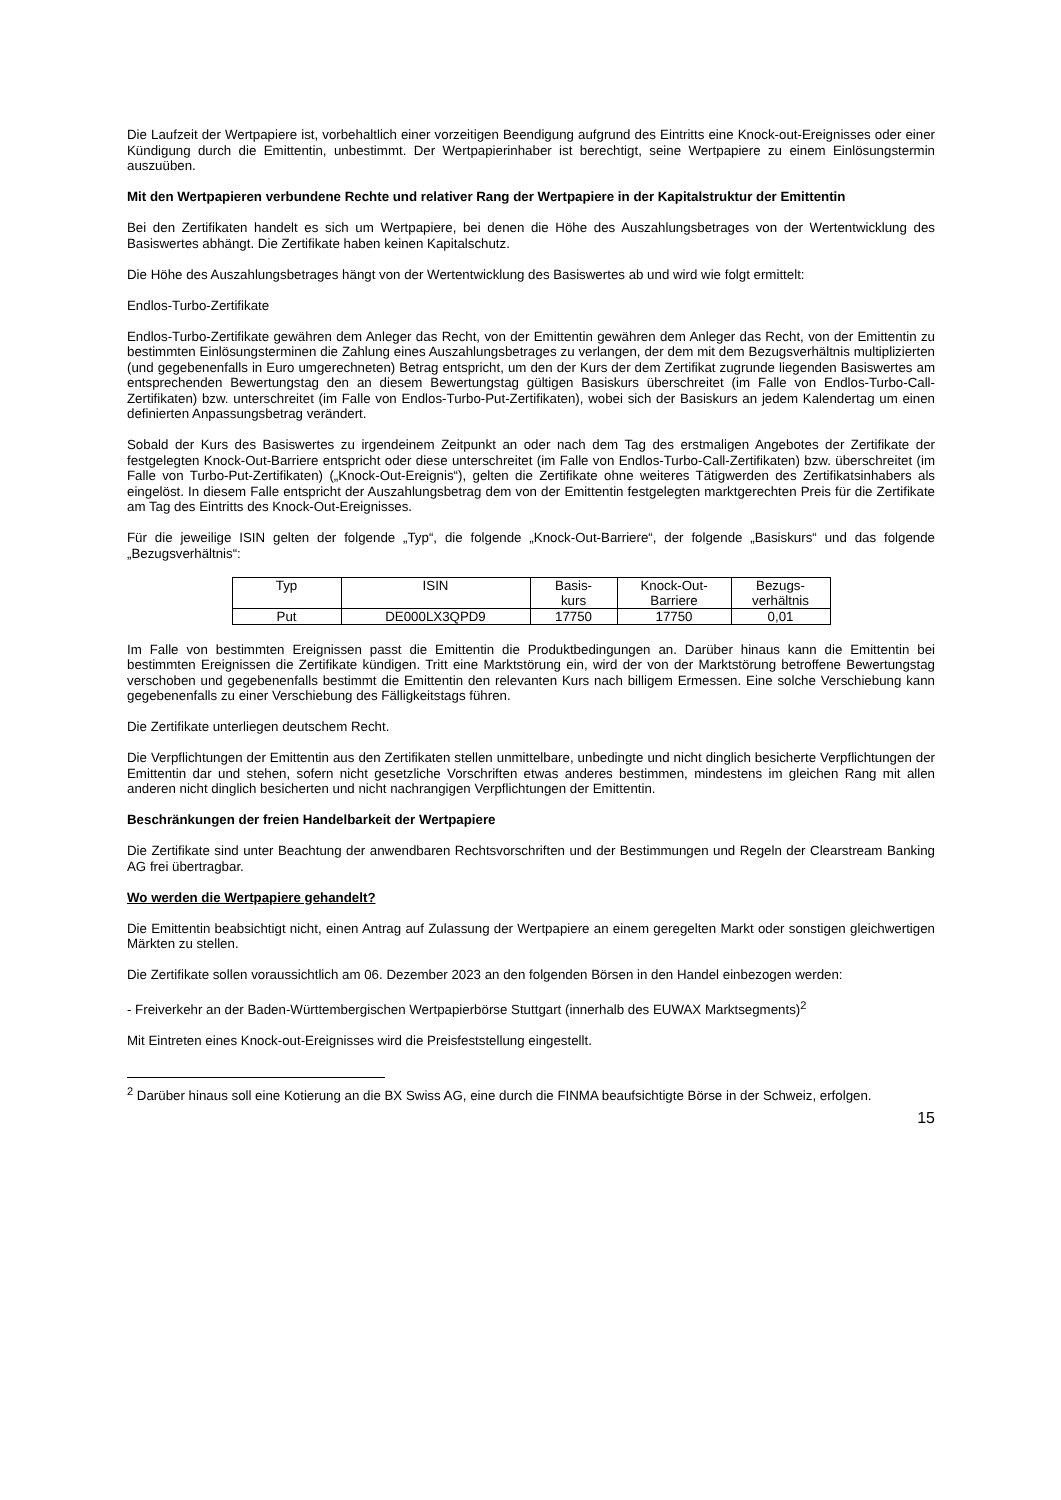Die Laufzeit der Wertpapiere ist, vorbehaltlich einer vorzeitigen Beendigung aufgrund des Eintritts eine Knock-out-Ereignisses oder einer Kündigung durch die Emittentin, unbestimmt. Der Wertpapierinhaber ist berechtigt, seine Wertpapiere zu einem Einlösungstermin auszuüben.
Mit den Wertpapieren verbundene Rechte und relativer Rang der Wertpapiere in der Kapitalstruktur der Emittentin
Bei den Zertifikaten handelt es sich um Wertpapiere, bei denen die Höhe des Auszahlungsbetrages von der Wertentwicklung des Basiswertes abhängt. Die Zertifikate haben keinen Kapitalschutz.
Die Höhe des Auszahlungsbetrages hängt von der Wertentwicklung des Basiswertes ab und wird wie folgt ermittelt:
Endlos-Turbo-Zertifikate
Endlos-Turbo-Zertifikate gewähren dem Anleger das Recht, von der Emittentin gewähren dem Anleger das Recht, von der Emittentin zu bestimmten Einlösungsterminen die Zahlung eines Auszahlungsbetrages zu verlangen, der dem mit dem Bezugsverhältnis multiplizierten (und gegebenenfalls in Euro umgerechneten) Betrag entspricht, um den der Kurs der dem Zertifikat zugrunde liegenden Basiswertes am entsprechenden Bewertungstag den an diesem Bewertungstag gültigen Basiskurs überschreitet (im Falle von Endlos-Turbo-Call-Zertifikaten) bzw. unterschreitet (im Falle von Endlos-Turbo-Put-Zertifikaten), wobei sich der Basiskurs an jedem Kalendertag um einen definierten Anpassungsbetrag verändert.
Sobald der Kurs des Basiswertes zu irgendeinem Zeitpunkt an oder nach dem Tag des erstmaligen Angebotes der Zertifikate der festgelegten Knock-Out-Barriere entspricht oder diese unterschreitet (im Falle von Endlos-Turbo-Call-Zertifikaten) bzw. überschreitet (im Falle von Turbo-Put-Zertifikaten) („Knock-Out-Ereignis“), gelten die Zertifikate ohne weiteres Tätigwerden des Zertifikatsinhabers als eingelöst. In diesem Falle entspricht der Auszahlungsbetrag dem von der Emittentin festgelegten marktgerechten Preis für die Zertifikate am Tag des Eintritts des Knock-Out-Ereignisses.
Für die jeweilige ISIN gelten der folgende „Typ“, die folgende „Knock-Out-Barriere“, der folgende „Basiskurs“ und das folgende „Bezugsverhältnis“:
| Typ | ISIN | Basis- kurs | Knock-Out- Barriere | Bezugs- verhältnis |
| --- | --- | --- | --- | --- |
| Put | DE000LX3QPD9 | 17750 | 17750 | 0,01 |
Im Falle von bestimmten Ereignissen passt die Emittentin die Produktbedingungen an. Darüber hinaus kann die Emittentin bei bestimmten Ereignissen die Zertifikate kündigen. Tritt eine Marktstörung ein, wird der von der Marktstörung betroffene Bewertungstag verschoben und gegebenenfalls bestimmt die Emittentin den relevanten Kurs nach billigem Ermessen. Eine solche Verschiebung kann gegebenenfalls zu einer Verschiebung des Fälligkeitstags führen.
Die Zertifikate unterliegen deutschem Recht.
Die Verpflichtungen der Emittentin aus den Zertifikaten stellen unmittelbare, unbedingte und nicht dinglich besicherte Verpflichtungen der Emittentin dar und stehen, sofern nicht gesetzliche Vorschriften etwas anderes bestimmen, mindestens im gleichen Rang mit allen anderen nicht dinglich besicherten und nicht nachrangigen Verpflichtungen der Emittentin.
Beschränkungen der freien Handelbarkeit der Wertpapiere
Die Zertifikate sind unter Beachtung der anwendbaren Rechtsvorschriften und der Bestimmungen und Regeln der Clearstream Banking AG frei übertragbar.
Wo werden die Wertpapiere gehandelt?
Die Emittentin beabsichtigt nicht, einen Antrag auf Zulassung der Wertpapiere an einem geregelten Markt oder sonstigen gleichwertigen Märkten zu stellen.
Die Zertifikate sollen voraussichtlich am 06. Dezember 2023 an den folgenden Börsen in den Handel einbezogen werden:
- Freiverkehr an der Baden-Württembergischen Wertpapierbörse Stuttgart (innerhalb des EUWAX Marktsegments)<sup>2</sup>
Mit Eintreten eines Knock-out-Ereignisses wird die Preisfeststellung eingestellt.
<sup>2</sup> Darüber hinaus soll eine Kotierung an die BX Swiss AG, eine durch die FINMA beaufsichtigte Börse in der Schweiz, erfolgen.
15